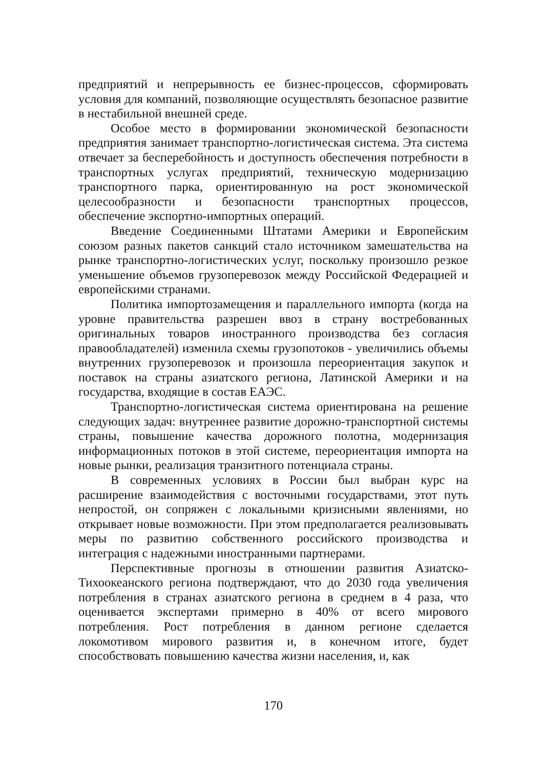предприятий и непрерывность ее бизнес-процессов, сформировать условия для компаний, позволяющие осуществлять безопасное развитие в нестабильной внешней среде.
Особое место в формировании экономической безопасности предприятия занимает транспортно-логистическая система. Эта система отвечает за бесперебойность и доступность обеспечения потребности в транспортных услугах предприятий, техническую модернизацию транспортного парка, ориентированную на рост экономической целесообразности и безопасности транспортных процессов, обеспечение экспортно-импортных операций.
Введение Соединенными Штатами Америки и Европейским союзом разных пакетов санкций стало источником замешательства на рынке транспортно-логистических услуг, поскольку произошло резкое уменьшение объемов грузоперевозок между Российской Федерацией и европейскими странами.
Политика импортозамещения и параллельного импорта (когда на уровне правительства разрешен ввоз в страну востребованных оригинальных товаров иностранного производства без согласия правообладателей) изменила схемы грузопотоков - увеличились объемы внутренних грузоперевозок и произошла переориентация закупок и поставок на страны азиатского региона, Латинской Америки и на государства, входящие в состав ЕАЭС.
Транспортно-логистическая система ориентирована на решение следующих задач: внутреннее развитие дорожно-транспортной системы страны, повышение качества дорожного полотна, модернизация информационных потоков в этой системе, переориентация импорта на новые рынки, реализация транзитного потенциала страны.
В современных условиях в России был выбран курс на расширение взаимодействия с восточными государствами, этот путь непростой, он сопряжен с локальными кризисными явлениями, но открывает новые возможности. При этом предполагается реализовывать меры по развитию собственного российского производства и интеграция с надежными иностранными партнерами.
Перспективные прогнозы в отношении развития Азиатско-Тихоокеанского региона подтверждают, что до 2030 года увеличения потребления в странах азиатского региона в среднем в 4 раза, что оценивается экспертами примерно в 40% от всего мирового потребления. Рост потребления в данном регионе сделается локомотивом мирового развития и, в конечном итоге, будет способствовать повышению качества жизни населения, и, как
170